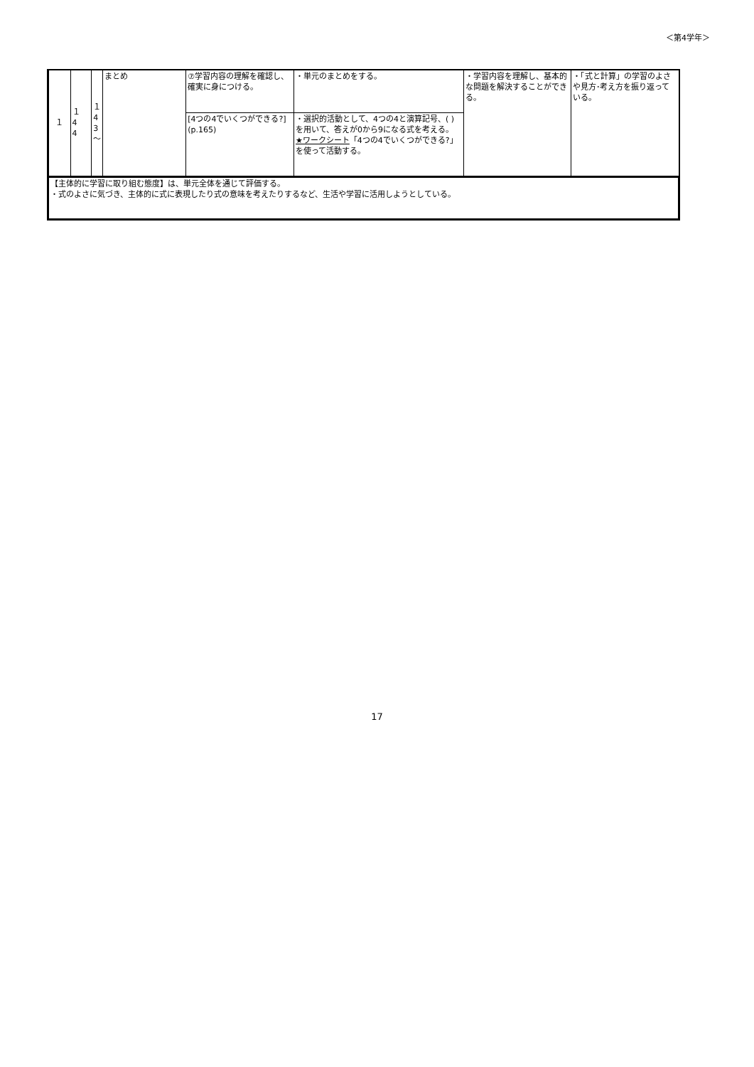＜第4学年＞
| １ | １ 4 4 | １ 4 3 ～ | まとめ | ⑦学習内容の理解を確認し、確実に身につける。 | ・単元のまとめをする。 | ・学習内容を理解し、基本的な問題を解決することができる。 | ・「式と計算」の学習のよさや見方･考え方を振り返っている。 |
| | | | | [4つの4でいくつができる?](p.165) | ・選択的活動として、4つの4と演算記号、( )を用いて、答えが0から9になる式を考える。 ★ワークシート 「4つの4でいくつができる?」を使って活動する。 | | |
| 【主体的に学習に取り組む態度】は、単元全体を通じて評価する。 ・式のよさに気づき、主体的に式に表現したり式の意味を考えたりするなど、生活や学習に活用しようとしている。 | | | | | | | |
17